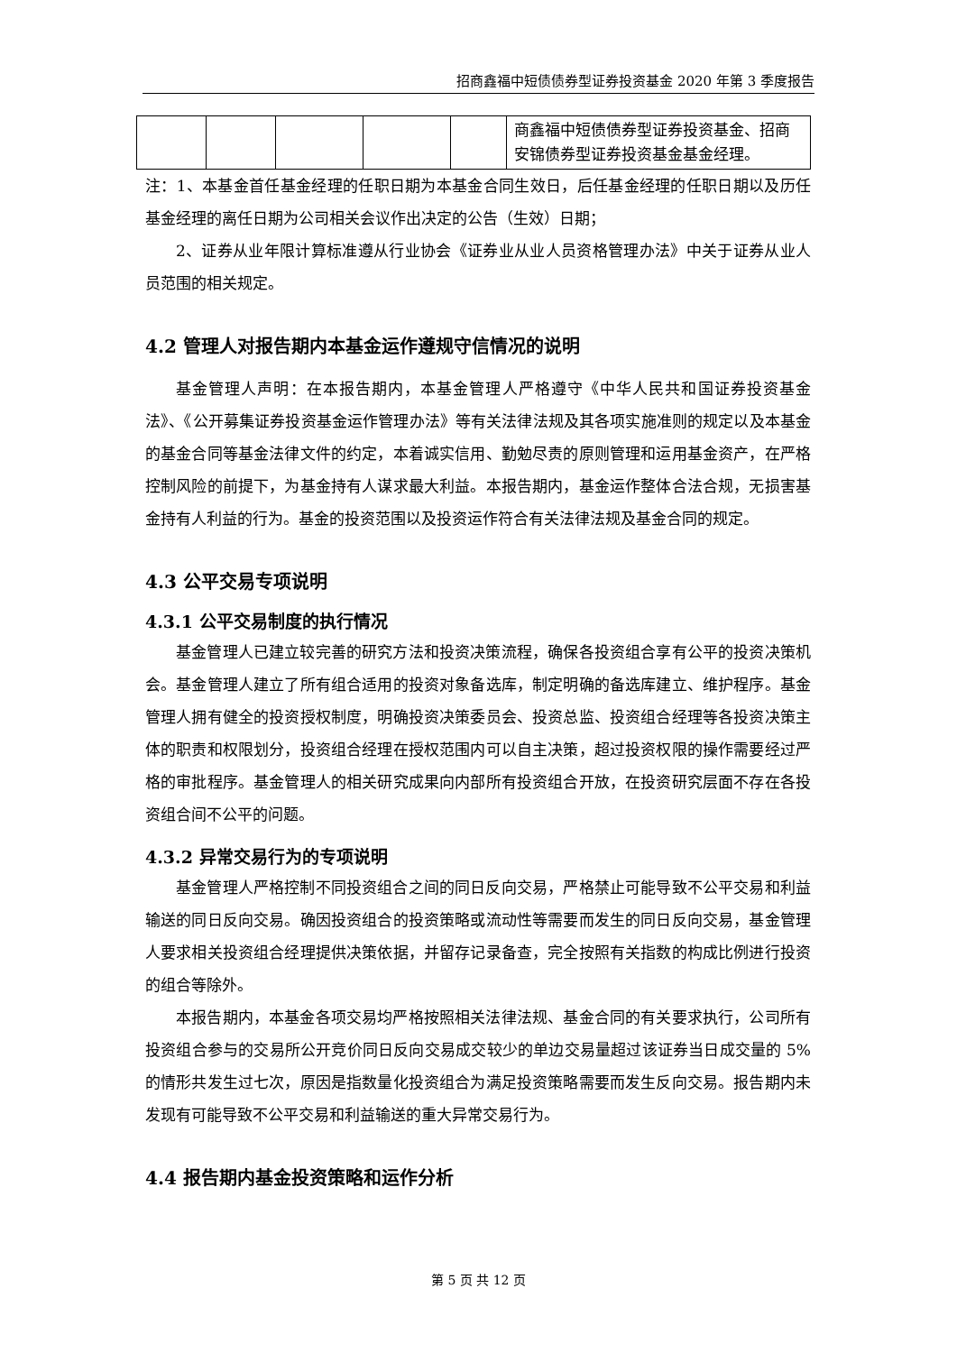招商鑫福中短债债券型证券投资基金 2020 年第 3 季度报告
| | | | | | 商鑫福中短债债券型证券投资基金、招商安锦债券型证券投资基金基金经理。 |
注：1、本基金首任基金经理的任职日期为本基金合同生效日，后任基金经理的任职日期以及历任基金经理的离任日期为公司相关会议作出决定的公告（生效）日期；
2、证券从业年限计算标准遵从行业协会《证券业从业人员资格管理办法》中关于证券从业人员范围的相关规定。
4.2 管理人对报告期内本基金运作遵规守信情况的说明
基金管理人声明：在本报告期内，本基金管理人严格遵守《中华人民共和国证券投资基金法》、《公开募集证券投资基金运作管理办法》等有关法律法规及其各项实施准则的规定以及本基金的基金合同等基金法律文件的约定，本着诚实信用、勤勉尽责的原则管理和运用基金资产，在严格控制风险的前提下，为基金持有人谋求最大利益。本报告期内，基金运作整体合法合规，无损害基金持有人利益的行为。基金的投资范围以及投资运作符合有关法律法规及基金合同的规定。
4.3 公平交易专项说明
4.3.1 公平交易制度的执行情况
基金管理人已建立较完善的研究方法和投资决策流程，确保各投资组合享有公平的投资决策机会。基金管理人建立了所有组合适用的投资对象备选库，制定明确的备选库建立、维护程序。基金管理人拥有健全的投资授权制度，明确投资决策委员会、投资总监、投资组合经理等各投资决策主体的职责和权限划分，投资组合经理在授权范围内可以自主决策，超过投资权限的操作需要经过严格的审批程序。基金管理人的相关研究成果向内部所有投资组合开放，在投资研究层面不存在各投资组合间不公平的问题。
4.3.2 异常交易行为的专项说明
基金管理人严格控制不同投资组合之间的同日反向交易，严格禁止可能导致不公平交易和利益输送的同日反向交易。确因投资组合的投资策略或流动性等需要而发生的同日反向交易，基金管理人要求相关投资组合经理提供决策依据，并留存记录备查，完全按照有关指数的构成比例进行投资的组合等除外。
本报告期内，本基金各项交易均严格按照相关法律法规、基金合同的有关要求执行，公司所有投资组合参与的交易所公开竞价同日反向交易成交较少的单边交易量超过该证券当日成交量的 5%的情形共发生过七次，原因是指数量化投资组合为满足投资策略需要而发生反向交易。报告期内未发现有可能导致不公平交易和利益输送的重大异常交易行为。
4.4 报告期内基金投资策略和运作分析
第 5 页 共 12 页